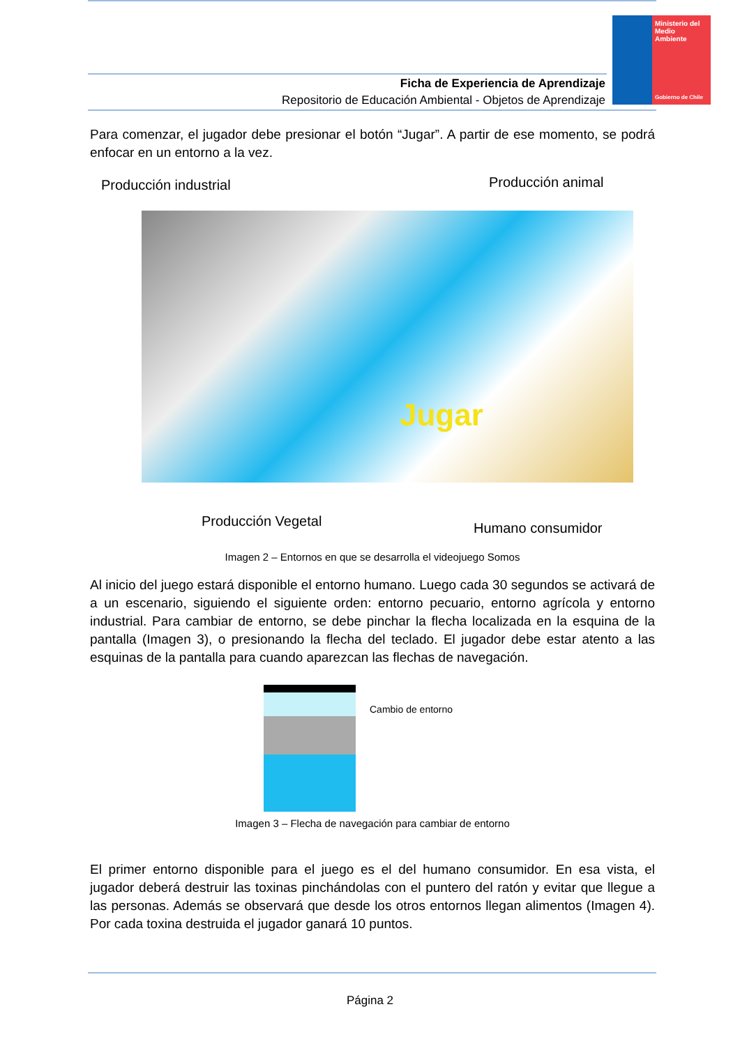Ministerio del Medio Ambiente
Gobierno de Chile
Ficha de Experiencia de Aprendizaje
Repositorio de Educación Ambiental - Objetos de Aprendizaje
Para comenzar, el jugador debe presionar el botón “Jugar”. A partir de ese momento, se podrá enfocar en un entorno a la vez.
Producción industrial Producción animal
Jugar
Producción Vegetal Humano consumidor
Imagen 2 – Entornos en que se desarrolla el videojuego Somos
Al inicio del juego estará disponible el entorno humano. Luego cada 30 segundos se activará de a un escenario, siguiendo el siguiente orden: entorno pecuario, entorno agrícola y entorno industrial. Para cambiar de entorno, se debe pinchar la flecha localizada en la esquina de la pantalla (Imagen 3), o presionando la flecha del teclado. El jugador debe estar atento a las esquinas de la pantalla para cuando aparezcan las flechas de navegación.
Cambio de entorno
Imagen 3 – Flecha de navegación para cambiar de entorno
El primer entorno disponible para el juego es el del humano consumidor. En esa vista, el jugador deberá destruir las toxinas pinchándolas con el puntero del ratón y evitar que llegue a las personas. Además se observará que desde los otros entornos llegan alimentos (Imagen 4). Por cada toxina destruida el jugador ganará 10 puntos.
Página 2